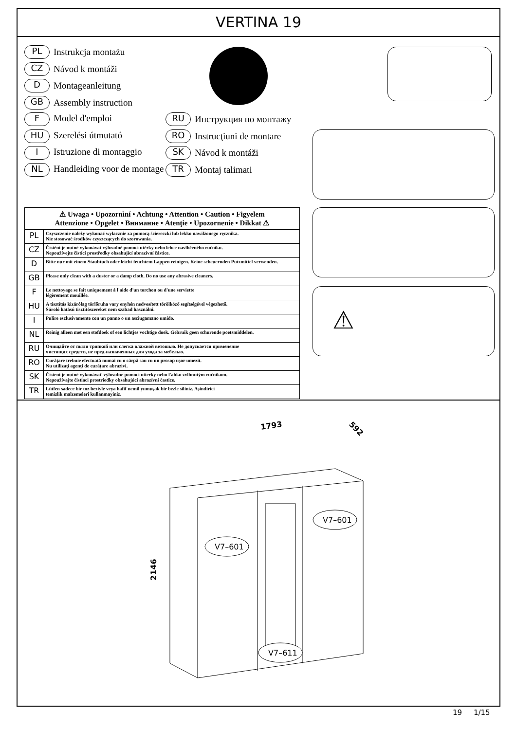VERTINA 19
PL Instrukcja montażu
CZ Návod k montáži
D Montageanleitung
GB Assembly instruction
F Model d'emploi RU Инструкция по монтажу
HU Szerelési útmutató RO Instrucţiuni de montare
I Istruzione di montaggio SK Návod k montáži
NL Handleiding voor de montage TR Montaj talimati
⚠
| ⚠ Uwaga • Upozornìní • Achtung • Attention • Caution • Figyelem Attenzione • Opgelet • Внимание • Atenţie • Upozornenie • Dikkat ⚠ | |
| --- | --- |
| PL | Czyszczenie należy wykonać wyłacznie za pomocą ściereczki lub lekko nawilżonego ręcznika. Nie stosować środków czyszczących do szorowania. |
| CZ | Čistění je nutné vykonávat výhradně pomocí utěrky nebo lehce navlhčeného ručníku. Nepoužívejte čisticí prostředky obsahující abrazivní částice. |
| D | Bitte nur mit einem Staubtuch oder leicht feuchtem Lappen reinigen. Keine scheuernden Putzmittel verwenden. |
| GB | Please only clean with a duster or a damp cloth. Do no use any abrasive cleaners. |
| F | Le nettoyage se fait uniquement á l'aide d'un torchon ou d'une serviette légèrement mouillée. |
| HU | A tisztítás kizárólag törlőruha vary enyhén nedvesített törölköző segítségével végezhető. Súroló hatású tisztítószereket nem szabad használni. |
| I | Pulire esclusivamente con un panno o un asciugamano umido. |
| NL | Reinig alleen met een stofdoek of een lichtjes vochtige doek. Gebruik geen schurende poetsmiddelen. |
| RU | Очищайте от пыли тряпкой или слегка влажной ветошью. Не допускается применение чистящих средств, не пред-назначенных для ухода за мебелью. |
| RO | Curăţare trebuie efectuată numai cu o cârpă sau cu un prosop uşor umezit. Nu utilizaţi agenţi de curăţare abrazivi. |
| SK | Čistení je nutné vykonávať výhradne pomocí utierky nebo l'ahko zvlhnutým ručníkom. Nepoužívajte čistiaci prostriedky obsahujúci abrazívni častice. |
| TR | Lütfen sadece bir toz beziyle veya hafif nemil yumuşak bir bezle siliniz. Aşindirici temizlik malzemeleri kullanmayiniz. |
1793
592
2146
V7–601
V7–601
V7–611
19 1/15